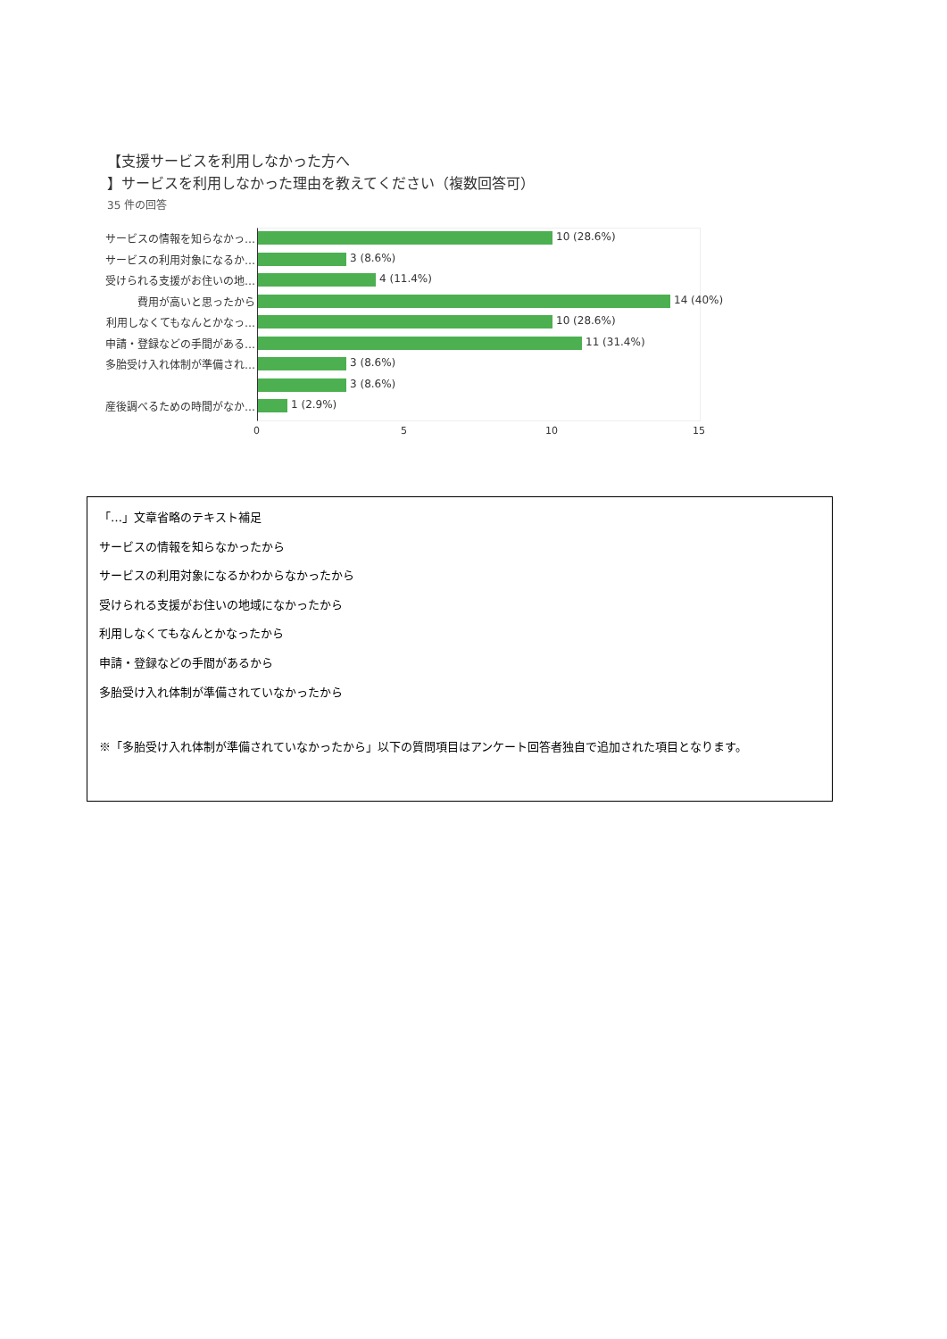【支援サービスを利用しなかった方へ
】サービスを利用しなかった理由を教えてください（複数回答可）
35 件の回答
サービスの情報を知らなかっ…
10 (28.6%)
サービスの利用対象になるか…
3 (8.6%)
受けられる支援がお住いの地…
4 (11.4%)
費用が高いと思ったから
14 (40%)
利用しなくてもなんとかなっ…
10 (28.6%)
申請・登録などの手間がある…
11 (31.4%)
多胎受け入れ体制が準備され…
3 (8.6%)
3 (8.6%)
産後調べるための時間がなか…
1 (2.9%)
0 5 10 15
「…」文章省略のテキスト補足
サービスの情報を知らなかったから
サービスの利用対象になるかわからなかったから
受けられる支援がお住いの地域になかったから
利用しなくてもなんとかなったから
申請・登録などの手間があるから
多胎受け入れ体制が準備されていなかったから
※「多胎受け入れ体制が準備されていなかったから」以下の質問項目はアンケート回答者独自で追加された項目となります。